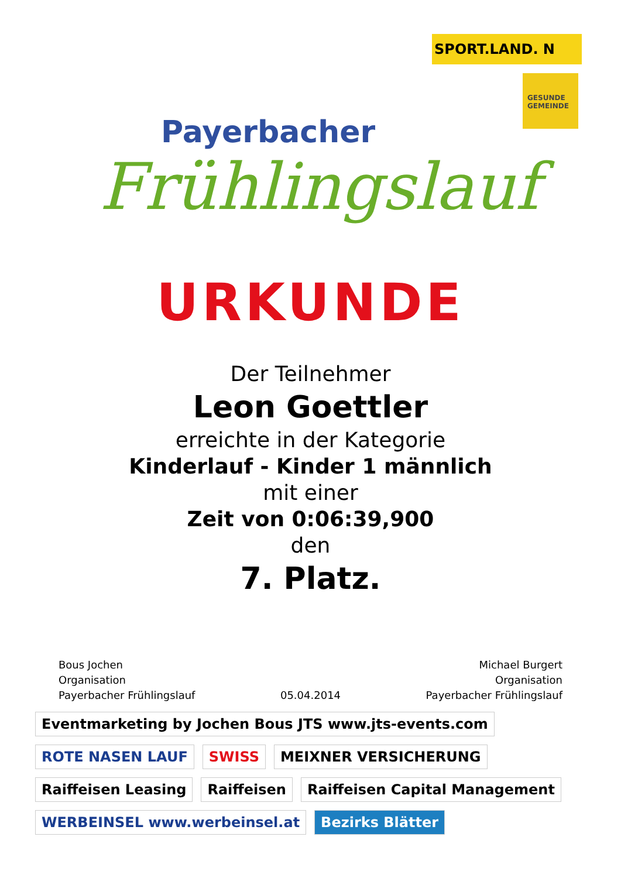SPORT.LAND. N
GESUNDE GEMEINDE
Payerbacher
Frühlingslauf
URKUNDE
Der Teilnehmer
Leon Goettler
erreichte in der Kategorie
Kinderlauf - Kinder 1 männlich
mit einer
Zeit von 0:06:39,900
den
7. Platz.
Bous Jochen
Organisation
Payerbacher Frühlingslauf
05.04.2014 Michael Burgert
Organisation
Payerbacher Frühlingslauf
Eventmarketing by Jochen Bous JTS www.jts-events.com ROTE NASEN LAUF SWISS MEIXNER VERSICHERUNG Raiffeisen Leasing Raiffeisen Raiffeisen Capital Management WERBEINSEL www.werbeinsel.at Bezirks Blätter